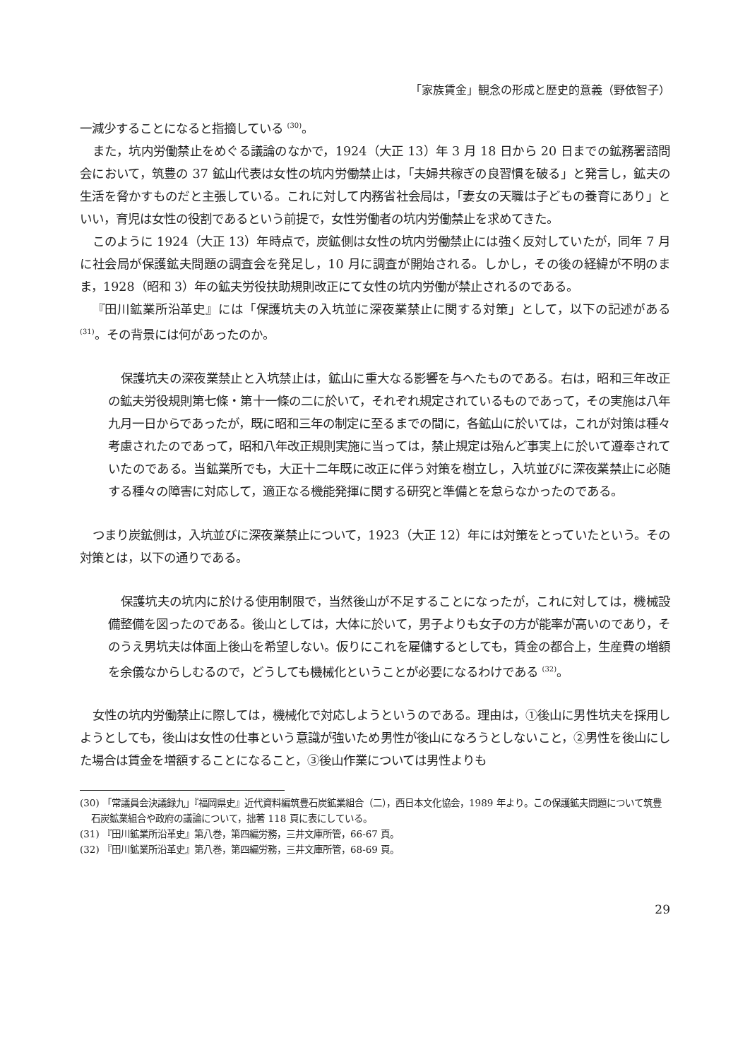「家族賃金」観念の形成と歴史的意義（野依智子）
一減少することになると指摘している <sup>(30)</sup>。
また，坑内労働禁止をめぐる議論のなかで，1924（大正 13）年 3 月 18 日から 20 日までの鉱務署諮問会において，筑豊の 37 鉱山代表は女性の坑内労働禁止は，「夫婦共稼ぎの良習慣を破る」と発言し，鉱夫の生活を脅かすものだと主張している。これに対して内務省社会局は，「妻女の天職は子どもの養育にあり」といい，育児は女性の役割であるという前提で，女性労働者の坑内労働禁止を求めてきた。
このように 1924（大正 13）年時点で，炭鉱側は女性の坑内労働禁止には強く反対していたが，同年 7 月に社会局が保護鉱夫問題の調査会を発足し，10 月に調査が開始される。しかし，その後の経緯が不明のまま，1928（昭和 3）年の鉱夫労役扶助規則改正にて女性の坑内労働が禁止されるのである。
『田川鉱業所沿革史』には「保護坑夫の入坑並に深夜業禁止に関する対策」として，以下の記述がある <sup>(31)</sup>。その背景には何があったのか。
保護坑夫の深夜業禁止と入坑禁止は，鉱山に重大なる影響を与へたものである。右は，昭和三年改正の鉱夫労役規則第七條・第十一條の二に於いて，それぞれ規定されているものであって，その実施は八年九月一日からであったが，既に昭和三年の制定に至るまでの間に，各鉱山に於いては，これが対策は種々考慮されたのであって，昭和八年改正規則実施に当っては，禁止規定は殆んど事実上に於いて遵奉されていたのである。当鉱業所でも，大正十二年既に改正に伴う対策を樹立し，入坑並びに深夜業禁止に必随する種々の障害に対応して，適正なる機能発揮に関する研究と準備とを怠らなかったのである。
つまり炭鉱側は，入坑並びに深夜業禁止について，1923（大正 12）年には対策をとっていたという。その対策とは，以下の通りである。
保護坑夫の坑内に於ける使用制限で，当然後山が不足することになったが，これに対しては，機械設備整備を図ったのである。後山としては，大体に於いて，男子よりも女子の方が能率が高いのであり，そのうえ男坑夫は体面上後山を希望しない。仮りにこれを雇傭するとしても，賃金の都合上，生産費の増額を余儀なからしむるので，どうしても機械化ということが必要になるわけである <sup>(32)</sup>。
女性の坑内労働禁止に際しては，機械化で対応しようというのである。理由は，①後山に男性坑夫を採用しようとしても，後山は女性の仕事という意識が強いため男性が後山になろうとしないこと，②男性を後山にした場合は賃金を増額することになること，③後山作業については男性よりも
(30) 「常議員会決議録九」『福岡県史』近代資料編筑豊石炭鉱業組合（二），西日本文化協会，1989 年より。この保護鉱夫問題について筑豊石炭鉱業組合や政府の議論について，拙著 118 頁に表にしている。
(31) 『田川鉱業所沿革史』第八巻，第四編労務，三井文庫所管，66‑67 頁。
(32) 『田川鉱業所沿革史』第八巻，第四編労務，三井文庫所管，68‑69 頁。
29